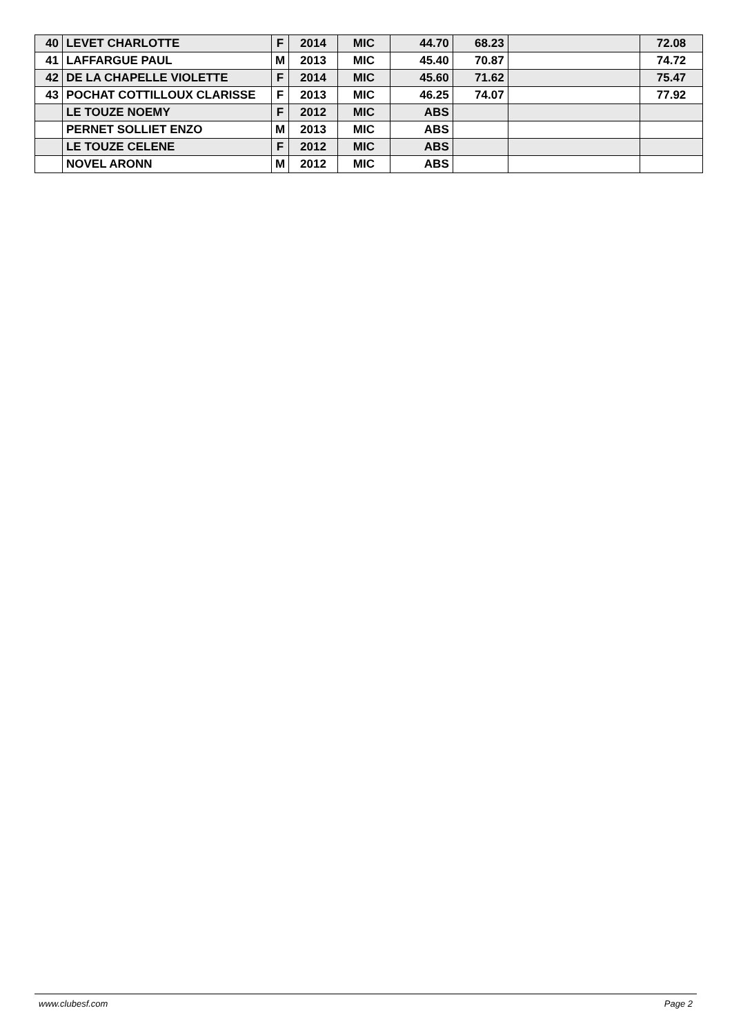| 40 | LEVET CHARLOTTE | F | 2014 | MIC | 44.70 | 68.23 | | 72.08 |
| 41 | LAFFARGUE PAUL | M | 2013 | MIC | 45.40 | 70.87 | | 74.72 |
| 42 | DE LA CHAPELLE VIOLETTE | F | 2014 | MIC | 45.60 | 71.62 | | 75.47 |
| 43 | POCHAT COTTILLOUX CLARISSE | F | 2013 | MIC | 46.25 | 74.07 | | 77.92 |
| | LE TOUZE NOEMY | F | 2012 | MIC | ABS | | | |
| | PERNET SOLLIET ENZO | M | 2013 | MIC | ABS | | | |
| | LE TOUZE CELENE | F | 2012 | MIC | ABS | | | |
| | NOVEL ARONN | M | 2012 | MIC | ABS | | | |
www.clubesf.com Page 2